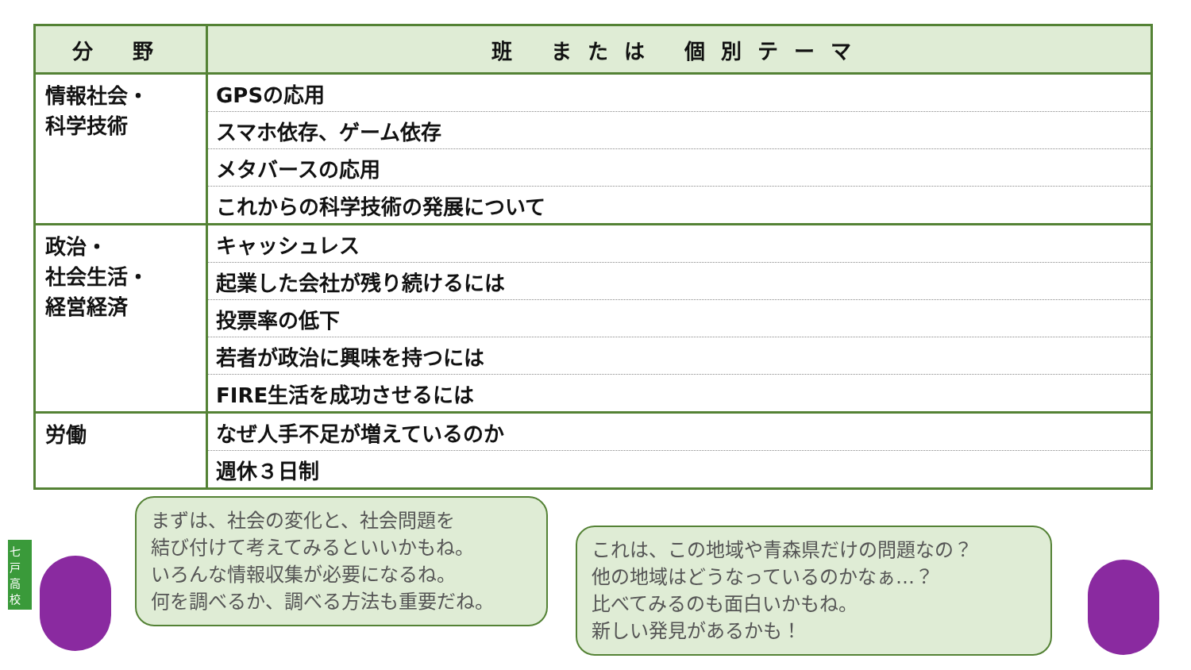| 分 野 | 班 または 個別テーマ |
| --- | --- |
| 情報社会・ 科学技術 | GPSの応用 |
| | スマホ依存、ゲーム依存 |
| | メタバースの応用 |
| | これからの科学技術の発展について |
| 政治・ 社会生活・ 経営経済 | キャッシュレス |
| | 起業した会社が残り続けるには |
| | 投票率の低下 |
| | 若者が政治に興味を持つには |
| | FIRE生活を成功させるには |
| 労働 | なぜ人手不足が増えているのか |
| | 週休３日制 |
まずは、社会の変化と、社会問題を
結び付けて考えてみるといいかもね。
いろんな情報収集が必要になるね。
何を調べるか、調べる方法も重要だね。
これは、この地域や青森県だけの問題なの？
他の地域はどうなっているのかなぁ…？
比べてみるのも面白いかもね。
新しい発見があるかも！
七戸高校